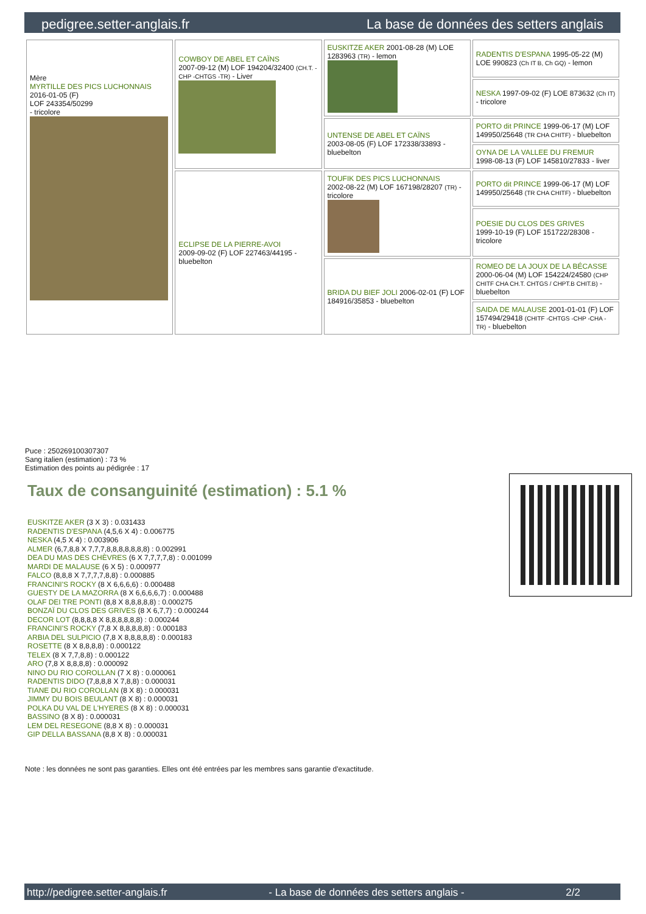pedigree.setter-anglais.fr La base de données des setters anglais
| Mère MYRTILLE DES PICS LUCHONNAIS 2016-01-05 (F) LOF 243354/50299 - tricolore | COWBOY DE ABEL ET CAÏNS 2007-09-12 (M) LOF 194204/32400 (CH.T. -CHP -CHTGS -TR) - Liver | EUSKITZE AKER 2001-08-28 (M) LOE 1283963 (TR) - lemon | RADENTIS D'ESPANA 1995-05-22 (M) LOE 990823 (Ch IT B, Ch GQ) - lemon |
| | | | NESKA 1997-09-02 (F) LOE 873632 (Ch IT) - tricolore |
| | | UNTENSE DE ABEL ET CAÏNS 2003-08-05 (F) LOF 172338/33893 - bluebelton | PORTO dit PRINCE 1999-06-17 (M) LOF 149950/25648 (TR CHA CHITF) - bluebelton |
| | | | OYNA DE LA VALLEE DU FREMUR 1998-08-13 (F) LOF 145810/27833 - liver |
| | ECLIPSE DE LA PIERRE-AVOI 2009-09-02 (F) LOF 227463/44195 - bluebelton | TOUFIK DES PICS LUCHONNAIS 2002-08-22 (M) LOF 167198/28207 (TR) - tricolore | PORTO dit PRINCE 1999-06-17 (M) LOF 149950/25648 (TR CHA CHITF) - bluebelton |
| | | | POESIE DU CLOS DES GRIVES 1999-10-19 (F) LOF 151722/28308 - tricolore |
| | | BRIDA DU BIEF JOLI 2006-02-01 (F) LOF 184916/35853 - bluebelton | ROMEO DE LA JOUX DE LA BÉCASSE 2000-06-04 (M) LOF 154224/24580 (CHP CHITF CHA CH.T. CHTGS / CHPT.B CHIT.B) - bluebelton |
| | | | SAIDA DE MALAUSE 2001-01-01 (F) LOF 157494/29418 (CHITF -CHTGS -CHP -CHA -TR) - bluebelton |
Puce : 250269100307307
Sang italien (estimation) : 73 %
Estimation des points au pédigrée : 17
Taux de consanguinité (estimation) : 5.1 %
EUSKITZE AKER (3 X 3) : 0.031433
RADENTIS D'ESPANA (4,5,6 X 4) : 0.006775
NESKA (4,5 X 4) : 0.003906
ALMER (6,7,8,8 X 7,7,7,8,8,8,8,8,8,8) : 0.002991
DEA DU MAS DES CHÈVRES (6 X 7,7,7,7,8) : 0.001099
MARDI DE MALAUSE (6 X 5) : 0.000977
FALCO (8,8,8 X 7,7,7,7,8,8) : 0.000885
FRANCINI'S ROCKY (8 X 6,6,6,6) : 0.000488
GUESTY DE LA MAZORRA (8 X 6,6,6,6,7) : 0.000488
OLAF DEI TRE PONTI (8,8 X 8,8,8,8,8) : 0.000275
BONZAÏ DU CLOS DES GRIVES (8 X 6,7,7) : 0.000244
DECOR LOT (8,8,8,8 X 8,8,8,8,8,8) : 0.000244
FRANCINI'S ROCKY (7,8 X 8,8,8,8,8) : 0.000183
ARBIA DEL SULPICIO (7,8 X 8,8,8,8,8) : 0.000183
ROSETTE (8 X 8,8,8,8) : 0.000122
TELEX (8 X 7,7,8,8) : 0.000122
ARO (7,8 X 8,8,8,8) : 0.000092
NINO DU RIO COROLLAN (7 X 8) : 0.000061
RADENTIS DIDO (7,8,8,8 X 7,8,8) : 0.000031
TIANE DU RIO COROLLAN (8 X 8) : 0.000031
JIMMY DU BOIS BEULANT (8 X 8) : 0.000031
POLKA DU VAL DE L'HYERES (8 X 8) : 0.000031
BASSINO (8 X 8) : 0.000031
LEM DEL RESEGONE (8,8 X 8) : 0.000031
GIP DELLA BASSANA (8,8 X 8) : 0.000031
Note : les données ne sont pas garanties. Elles ont été entrées par les membres sans garantie d'exactitude.
http://pedigree.setter-anglais.fr - La base de données des setters anglais - 2/2